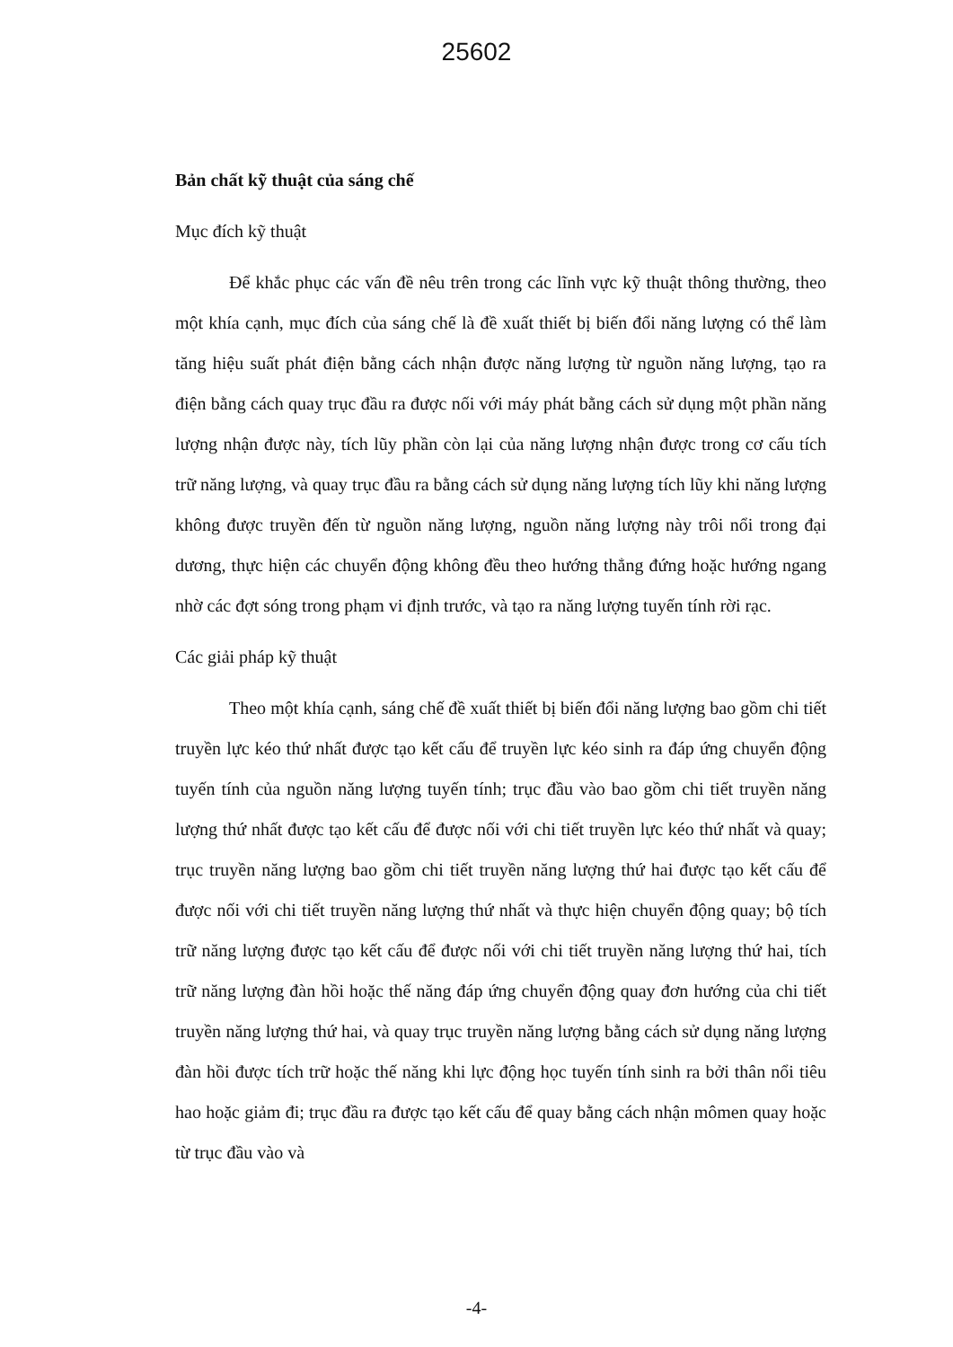25602
Bản chất kỹ thuật của sáng chế
Mục đích kỹ thuật
Để khắc phục các vấn đề nêu trên trong các lĩnh vực kỹ thuật thông thường, theo một khía cạnh, mục đích của sáng chế là đề xuất thiết bị biến đổi năng lượng có thể làm tăng hiệu suất phát điện bằng cách nhận được năng lượng từ nguồn năng lượng, tạo ra điện bằng cách quay trục đầu ra được nối với máy phát bằng cách sử dụng một phần năng lượng nhận được này, tích lũy phần còn lại của năng lượng nhận được trong cơ cấu tích trữ năng lượng, và quay trục đầu ra bằng cách sử dụng năng lượng tích lũy khi năng lượng không được truyền đến từ nguồn năng lượng, nguồn năng lượng này trôi nổi trong đại dương, thực hiện các chuyển động không đều theo hướng thẳng đứng hoặc hướng ngang nhờ các đợt sóng trong phạm vi định trước, và tạo ra năng lượng tuyến tính rời rạc.
Các giải pháp kỹ thuật
Theo một khía cạnh, sáng chế đề xuất thiết bị biến đổi năng lượng bao gồm chi tiết truyền lực kéo thứ nhất được tạo kết cấu để truyền lực kéo sinh ra đáp ứng chuyển động tuyến tính của nguồn năng lượng tuyến tính; trục đầu vào bao gồm chi tiết truyền năng lượng thứ nhất được tạo kết cấu để được nối với chi tiết truyền lực kéo thứ nhất và quay; trục truyền năng lượng bao gồm chi tiết truyền năng lượng thứ hai được tạo kết cấu để được nối với chi tiết truyền năng lượng thứ nhất và thực hiện chuyển động quay; bộ tích trữ năng lượng được tạo kết cấu để được nối với chi tiết truyền năng lượng thứ hai, tích trữ năng lượng đàn hồi hoặc thế năng đáp ứng chuyển động quay đơn hướng của chi tiết truyền năng lượng thứ hai, và quay trục truyền năng lượng bằng cách sử dụng năng lượng đàn hồi được tích trữ hoặc thế năng khi lực động học tuyến tính sinh ra bởi thân nổi tiêu hao hoặc giảm đi; trục đầu ra được tạo kết cấu để quay bằng cách nhận mômen quay hoặc từ trục đầu vào và
-4-